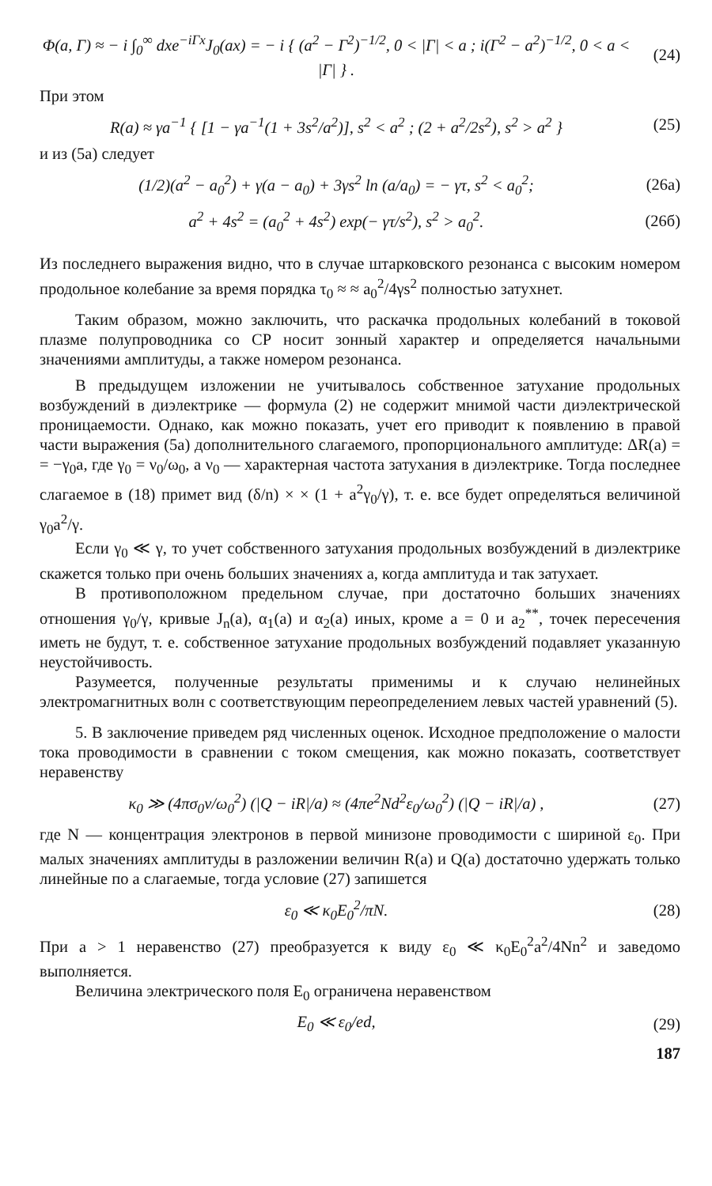Φ(a, Γ) ≈ − i ∫<sub>0</sub><sup>∞</sup> dxe<sup>−iΓx</sup>J<sub>0</sub>(ax) = − i { (a<sup>2</sup> − Γ<sup>2</sup>)<sup>−1/2</sup>, 0 < |Γ| < a ; i(Γ<sup>2</sup> − a<sup>2</sup>)<sup>−1/2</sup>, 0 < a < |Γ| } .
(24)
При этом
R(a) ≈ γa<sup>−1</sup> { [1 − γa<sup>−1</sup>(1 + 3s<sup>2</sup>/a<sup>2</sup>)], s<sup>2</sup> < a<sup>2</sup> ; (2 + a<sup>2</sup>/2s<sup>2</sup>), s<sup>2</sup> > a<sup>2</sup> }
(25)
и из (5а) следует
(1/2)(a<sup>2</sup> − a<sub>0</sub><sup>2</sup>) + γ(a − a<sub>0</sub>) + 3γs<sup>2</sup> ln (a/a<sub>0</sub>) = − γτ, s<sup>2</sup> < a<sub>0</sub><sup>2</sup>;
(26а)
a<sup>2</sup> + 4s<sup>2</sup> = (a<sub>0</sub><sup>2</sup> + 4s<sup>2</sup>) exp(− γτ/s<sup>2</sup>), s<sup>2</sup> > a<sub>0</sub><sup>2</sup>.
(26б)
Из последнего выражения видно, что в случае штарковского резонанса с высоким номером продольное колебание за время порядка τ<sub>0</sub> ≈ ≈ a<sub>0</sub><sup>2</sup>/4γs<sup>2</sup> полностью затухнет.
Таким образом, можно заключить, что раскачка продольных колебаний в токовой плазме полупроводника со СР носит зонный характер и определяется начальными значениями амплитуды, а также номером резонанса.
В предыдущем изложении не учитывалось собственное затухание продольных возбуждений в диэлектрике — формула (2) не содержит мнимой части диэлектрической проницаемости. Однако, как можно показать, учет его приводит к появлению в правой части выражения (5а) дополнительного слагаемого, пропорционального амплитуде: ΔR(a) = = −γ<sub>0</sub>a, где γ<sub>0</sub> = ν<sub>0</sub>/ω<sub>0</sub>, а ν<sub>0</sub> — характерная частота затухания в диэлектрике. Тогда последнее слагаемое в (18) примет вид (δ/n) × × (1 + a<sup>2</sup>γ<sub>0</sub>/γ), т. е. все будет определяться величиной γ<sub>0</sub>a<sup>2</sup>/γ.
Если γ<sub>0</sub> ≪ γ, то учет собственного затухания продольных возбуждений в диэлектрике скажется только при очень больших значениях a, когда амплитуда и так затухает.
В противоположном предельном случае, при достаточно больших значениях отношения γ<sub>0</sub>/γ, кривые J<sub>n</sub>(a), α<sub>1</sub>(a) и α<sub>2</sub>(a) иных, кроме a = 0 и a<sub>2</sub><sup>**</sup>, точек пересечения иметь не будут, т. е. собственное затухание продольных возбуждений подавляет указанную неустойчивость.
Разумеется, полученные результаты применимы и к случаю нелинейных электромагнитных волн с соответствующим переопределением левых частей уравнений (5).
5. В заключение приведем ряд численных оценок. Исходное предположение о малости тока проводимости в сравнении с током смещения, как можно показать, соответствует неравенству
κ<sub>0</sub> ≫ (4πσ<sub>0</sub>ν/ω<sub>0</sub><sup>2</sup>) (|Q − iR|/a) ≈ (4πe<sup>2</sup>Nd<sup>2</sup>ε<sub>0</sub>/ω<sub>0</sub><sup>2</sup>) (|Q − iR|/a) ,
(27)
где N — концентрация электронов в первой минизоне проводимости с шириной ε<sub>0</sub>. При малых значениях амплитуды в разложении величин R(a) и Q(a) достаточно удержать только линейные по a слагаемые, тогда условие (27) запишется
ε<sub>0</sub> ≪ κ<sub>0</sub>E<sub>0</sub><sup>2</sup>/πN. (28)
При a > 1 неравенство (27) преобразуется к виду ε<sub>0</sub> ≪ κ<sub>0</sub>E<sub>0</sub><sup>2</sup>a<sup>2</sup>/4Nn<sup>2</sup> и заведомо выполняется.
Величина электрического поля E<sub>0</sub> ограничена неравенством
E<sub>0</sub> ≪ ε<sub>0</sub>/ed, (29)
187